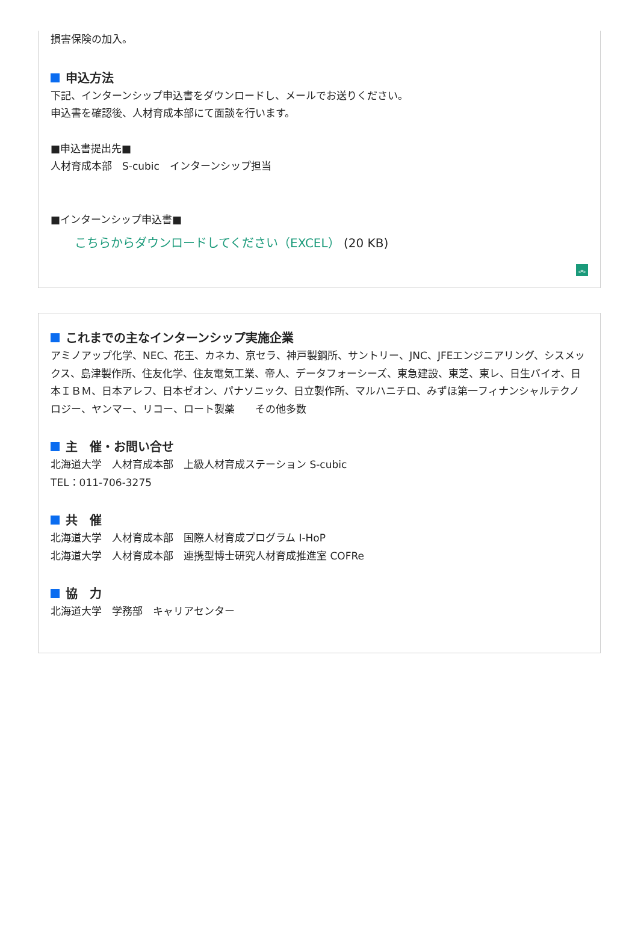損害保険の加入。
申込方法
下記、インターンシップ申込書をダウンロードし、メールでお送りください。
申込書を確認後、人材育成本部にて面談を行います。
■申込書提出先■
人材育成本部　S-cubic　インターンシップ担当
■インターンシップ申込書■
こちらからダウンロードしてください（EXCEL） (20 KB)
︽
これまでの主なインターンシップ実施企業
アミノアップ化学、NEC、花王、カネカ、京セラ、神戸製鋼所、サントリー、JNC、JFEエンジニアリング、シスメックス、島津製作所、住友化学、住友電気工業、帝人、データフォーシーズ、東急建設、東芝、東レ、日生バイオ、日本ＩＢＭ、日本アレフ、日本ゼオン、パナソニック、日立製作所、マルハニチロ、みずほ第一フィナンシャルテクノロジー、ヤンマー、リコー、ロート製薬　　その他多数
主　催・お問い合せ
北海道大学　人材育成本部　上級人材育成ステーション S-cubic
TEL：011-706-3275
共　催
北海道大学　人材育成本部　国際人材育成プログラム I-HoP
北海道大学　人材育成本部　連携型博士研究人材育成推進室 COFRe
協　力
北海道大学　学務部　キャリアセンター